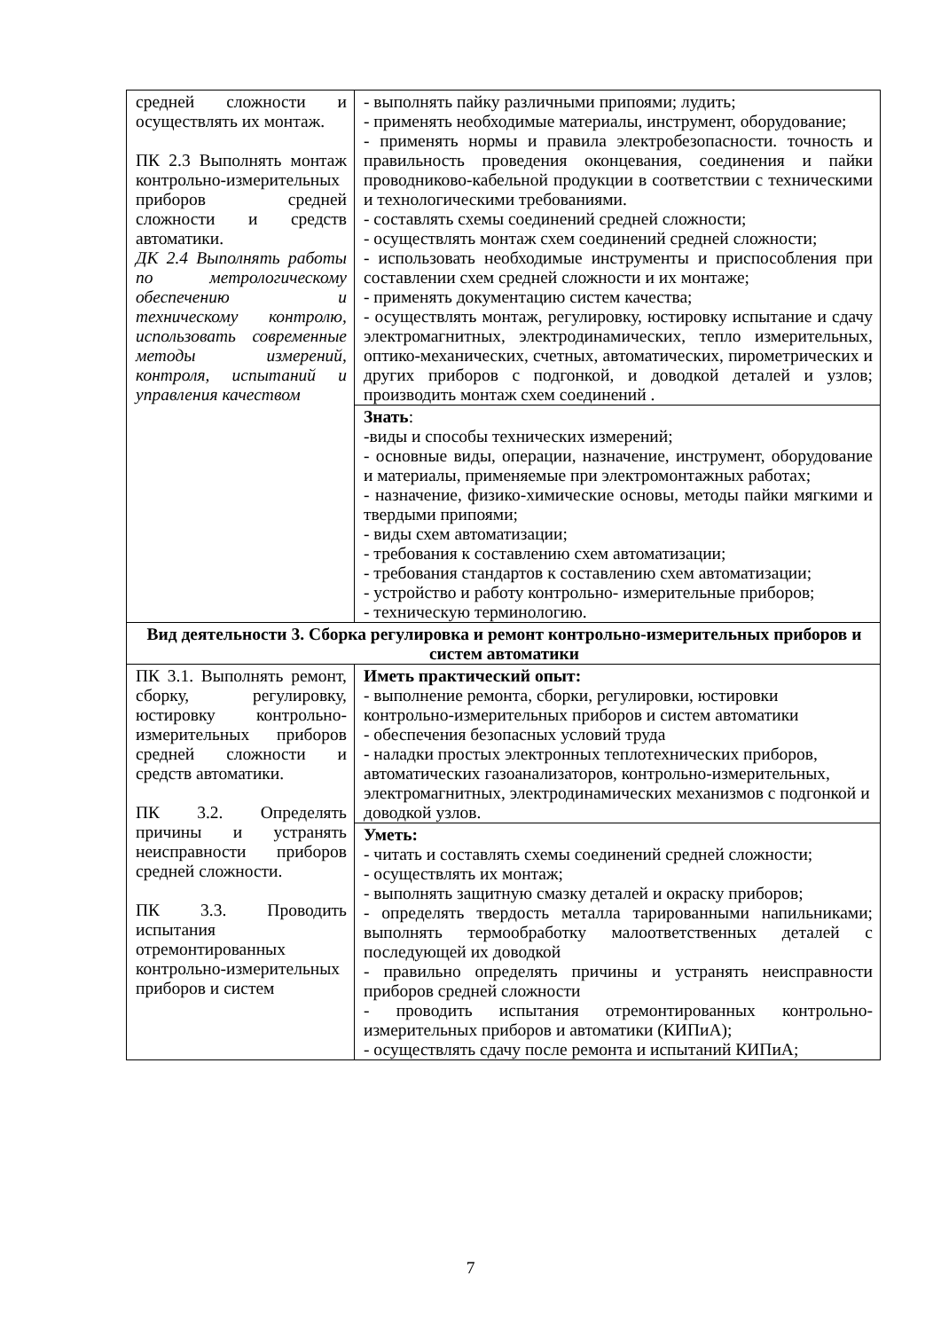| средней сложности и осуществлять их монтаж. ПК 2.3 Выполнять монтаж контрольно-измерительных приборов средней сложности и средств автоматики. ДК 2.4 Выполнять работы по метрологическому обеспечению и техническому контролю, использовать современные методы измерений, контроля, испытаний и управления качеством | - выполнять пайку различными припоями; лудить; - применять необходимые материалы, инструмент, оборудование; - применять нормы и правила электробезопасности. точность и правильность проведения оконцевания, соединения и пайки проводниково-кабельной продукции в соответствии с техническими и технологическими требованиями. - составлять схемы соединений средней сложности; - осуществлять монтаж схем соединений средней сложности; - использовать необходимые инструменты и приспособления при составлении схем средней сложности и их монтаже; - применять документацию систем качества; - осуществлять монтаж, регулировку, юстировку испытание и сдачу электромагнитных, электродинамических, тепло измерительных, оптико-механических, счетных, автоматических, пирометрических и других приборов с подгонкой, и доводкой деталей и узлов; производить монтаж схем соединений . |
| | Знать : -виды и способы технических измерений; - основные виды, операции, назначение, инструмент, оборудование и материалы, применяемые при электромонтажных работах; - назначение, физико-химические основы, методы пайки мягкими и твердыми припоями; - виды схем автоматизации; - требования к составлению схем автоматизации; - требования стандартов к составлению схем автоматизации; - устройство и работу контрольно- измерительные приборов; - техническую терминологию. |
| Вид деятельности 3. Сборка регулировка и ремонт контрольно-измерительных приборов и систем автоматики | |
| ПК 3.1. Выполнять ремонт, сборку, регулировку, юстировку контрольно-измерительных приборов средней сложности и средств автоматики. ПК 3.2. Определять причины и устранять неисправности приборов средней сложности. ПК 3.3. Проводить испытания отремонтированных контрольно-измерительных приборов и систем | Иметь практический опыт: - выполнение ремонта, сборки, регулировки, юстировки контрольно-измерительных приборов и систем автоматики - обеспечения безопасных условий труда - наладки простых электронных теплотехнических приборов, автоматических газоанализаторов, контрольно-измерительных, электромагнитных, электродинамических механизмов с подгонкой и доводкой узлов. |
| | Уметь: - читать и составлять схемы соединений средней сложности; - осуществлять их монтаж; - выполнять защитную смазку деталей и окраску приборов; - определять твердость металла тарированными напильниками; выполнять термообработку малоответственных деталей с последующей их доводкой - правильно определять причины и устранять неисправности приборов средней сложности - проводить испытания отремонтированных контрольно-измерительных приборов и автоматики (КИПиА); - осуществлять сдачу после ремонта и испытаний КИПиА; |
7